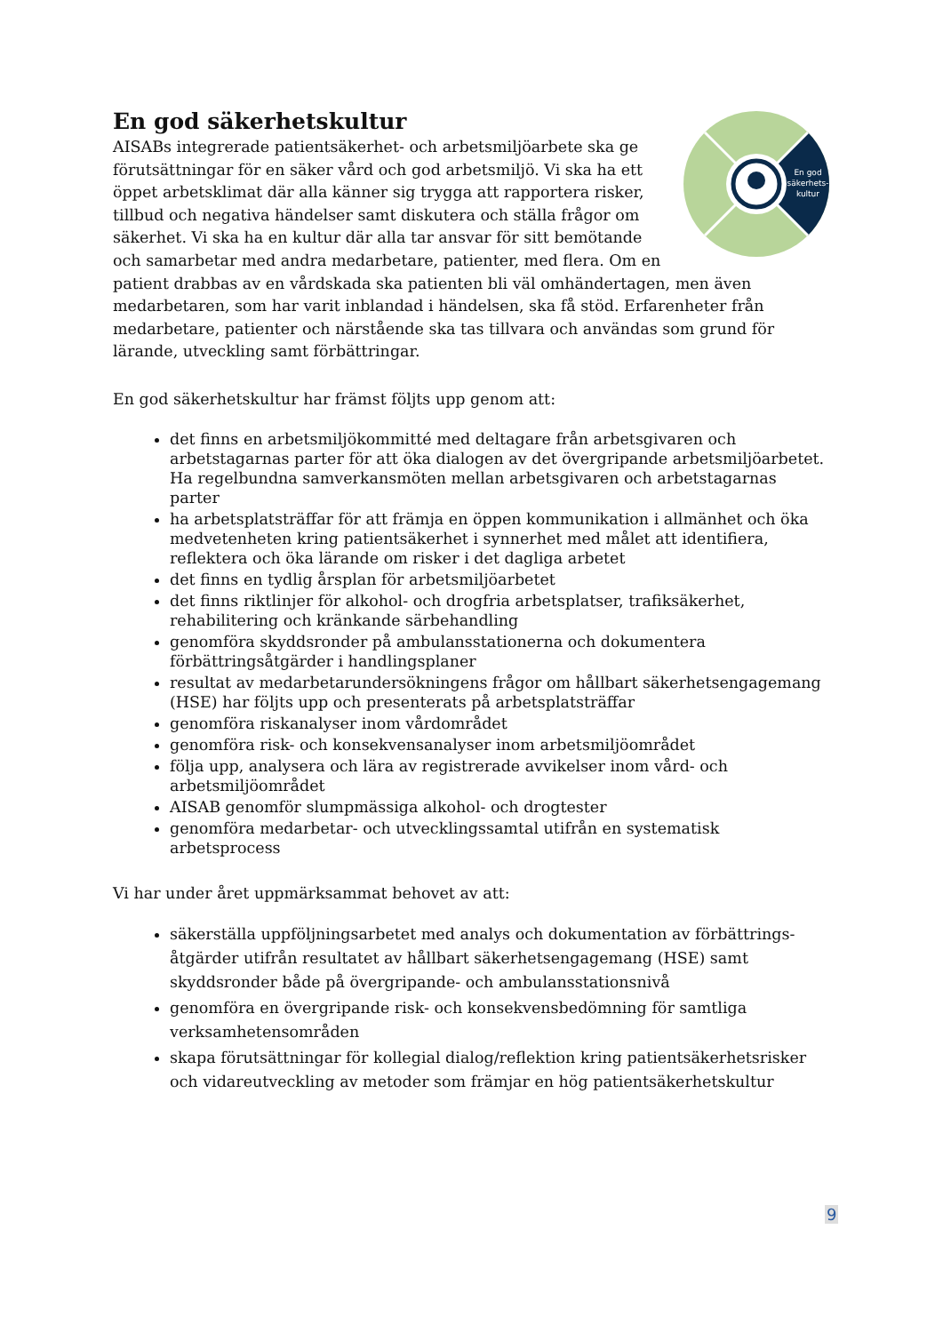En god säkerhetskultur
En god
säkerhets-
kultur
AISABs integrerade patientsäkerhet- och arbetsmiljöarbete ska ge förutsättningar för en säker vård och god arbetsmiljö. Vi ska ha ett öppet arbetsklimat där alla känner sig trygga att rapportera risker, tillbud och negativa händelser samt diskutera och ställa frågor om säkerhet. Vi ska ha en kultur där alla tar ansvar för sitt bemötande och samarbetar med andra medarbetare, patienter, med flera. Om en patient drabbas av en vårdskada ska patienten bli väl omhändertagen, men även medarbetaren, som har varit inblandad i händelsen, ska få stöd. Erfarenheter från medarbetare, patienter och närstående ska tas tillvara och användas som grund för lärande, utveckling samt förbättringar.
En god säkerhetskultur har främst följts upp genom att:
det finns en arbetsmiljökommitté med deltagare från arbetsgivaren och arbetstagarnas parter för att öka dialogen av det övergripande arbetsmiljöarbetet. Ha regelbundna samverkansmöten mellan arbetsgivaren och arbetstagarnas parter
ha arbetsplatsträffar för att främja en öppen kommunikation i allmänhet och öka medvetenheten kring patientsäkerhet i synnerhet med målet att identifiera, reflektera och öka lärande om risker i det dagliga arbetet
det finns en tydlig årsplan för arbetsmiljöarbetet
det finns riktlinjer för alkohol- och drogfria arbetsplatser, trafiksäkerhet, rehabilitering och kränkande särbehandling
genomföra skyddsronder på ambulansstationerna och dokumentera förbättringsåtgärder i handlingsplaner
resultat av medarbetarundersökningens frågor om hållbart säkerhetsengagemang (HSE) har följts upp och presenterats på arbetsplatsträffar
genomföra riskanalyser inom vårdområdet
genomföra risk- och konsekvensanalyser inom arbetsmiljöområdet
följa upp, analysera och lära av registrerade avvikelser inom vård- och arbetsmiljöområdet
AISAB genomför slumpmässiga alkohol- och drogtester
genomföra medarbetar- och utvecklingssamtal utifrån en systematisk arbetsprocess
Vi har under året uppmärksammat behovet av att:
säkerställa uppföljningsarbetet med analys och dokumentation av förbättrings-åtgärder utifrån resultatet av hållbart säkerhetsengagemang (HSE) samt skyddsronder både på övergripande- och ambulansstationsnivå
genomföra en övergripande risk- och konsekvensbedömning för samtliga verksamhetensområden
skapa förutsättningar för kollegial dialog/reflektion kring patientsäkerhetsrisker och vidareutveckling av metoder som främjar en hög patientsäkerhetskultur
9